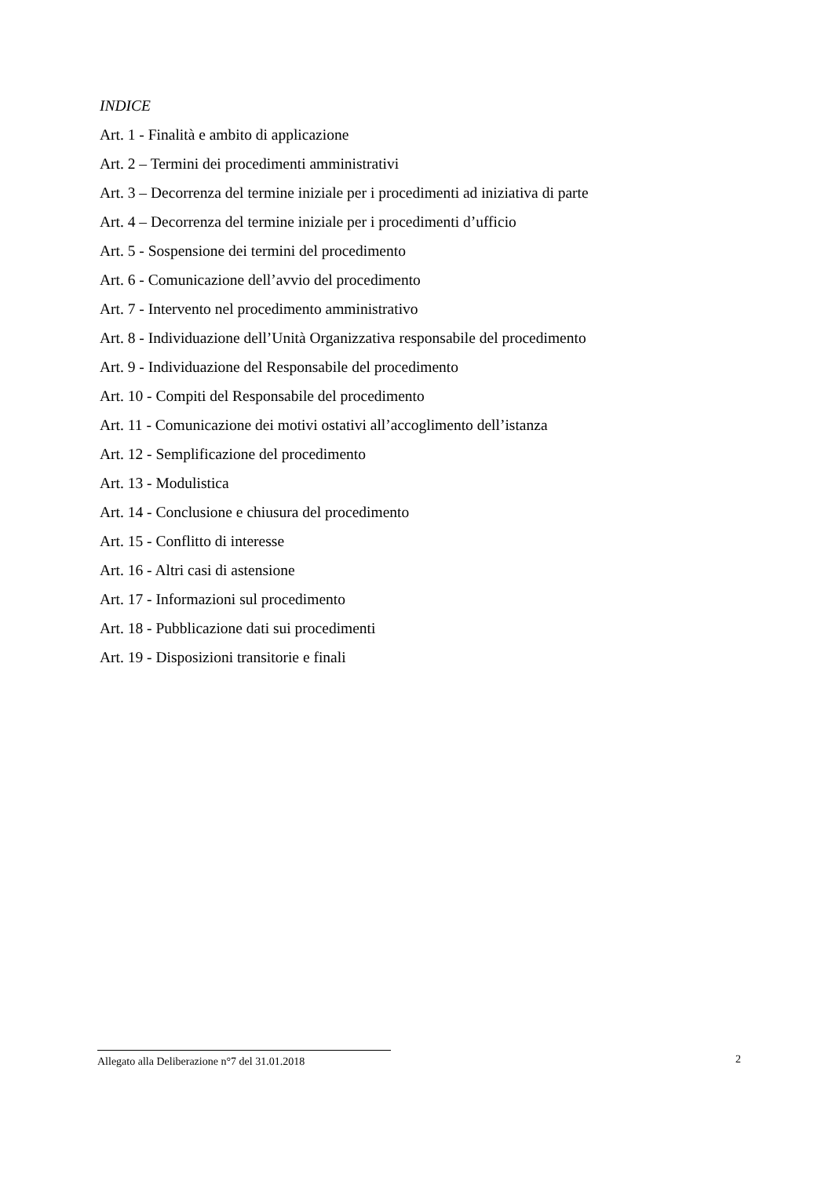INDICE
Art. 1 - Finalità e ambito di applicazione
Art. 2 – Termini dei procedimenti amministrativi
Art. 3 – Decorrenza del termine iniziale per i procedimenti ad iniziativa di parte
Art. 4 – Decorrenza del termine iniziale per i procedimenti d’ufficio
Art. 5 - Sospensione dei termini del procedimento
Art. 6 - Comunicazione dell’avvio del procedimento
Art. 7 - Intervento nel procedimento amministrativo
Art. 8 - Individuazione dell’Unità Organizzativa responsabile del procedimento
Art. 9 - Individuazione del Responsabile del procedimento
Art. 10 - Compiti del Responsabile del procedimento
Art. 11 - Comunicazione dei motivi ostativi all’accoglimento dell’istanza
Art. 12 - Semplificazione del procedimento
Art. 13 - Modulistica
Art. 14 - Conclusione e chiusura del procedimento
Art. 15 - Conflitto di interesse
Art. 16 - Altri casi di astensione
Art. 17 - Informazioni sul procedimento
Art. 18 - Pubblicazione dati sui procedimenti
Art. 19 - Disposizioni transitorie e finali
Allegato alla Deliberazione n°7 del 31.01.2018
2